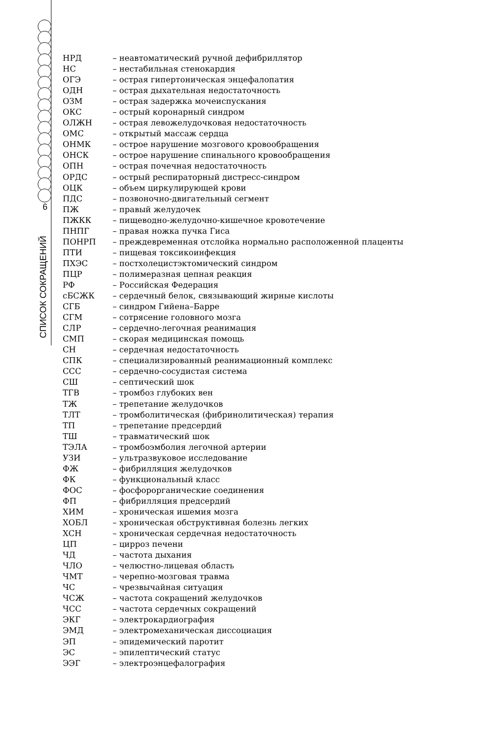6
СПИСОК СОКРАЩЕНИЙ
НРД – неавтоматический ручной дефибриллятор
НС – нестабильная стенокардия
ОГЭ – острая гипертоническая энцефалопатия
ОДН – острая дыхательная недостаточность
ОЗМ – острая задержка мочеиспускания
ОКС – острый коронарный синдром
ОЛЖН – острая левожелудочковая недостаточность
ОМС – открытый массаж сердца
ОНМК – острое нарушение мозгового кровообращения
ОНСК – острое нарушение спинального кровообращения
ОПН – острая почечная недостаточность
ОРДС – острый респираторный дистресс-синдром
ОЦК – объем циркулирующей крови
ПДС – позвоночно-двигательный сегмент
ПЖ – правый желудочек
ПЖКК – пищеводно-желудочно-кишечное кровотечение
ПНПГ – правая ножка пучка Гиса
ПОНРП – преждевременная отслойка нормально расположенной плаценты
ПТИ – пищевая токсикоинфекция
ПХЭС – постхолецистэктомический синдром
ПЦР – полимеразная цепная реакция
РФ – Российская Федерация
сБСЖК – сердечный белок, связывающий жирные кислоты
СГБ – синдром Гийена–Барре
СГМ – сотрясение головного мозга
СЛР – сердечно-легочная реанимация
СМП – скорая медицинская помощь
СН – сердечная недостаточность
СПК – специализированный реанимационный комплекс
ССС – сердечно-сосудистая система
СШ – септический шок
ТГВ – тромбоз глубоких вен
ТЖ – трепетание желудочков
ТЛТ – тромболитическая (фибринолитическая) терапия
ТП – трепетание предсердий
ТШ – травматический шок
ТЭЛА – тромбоэмболия легочной артерии
УЗИ – ультразвуковое исследование
ФЖ – фибрилляция желудочков
ФК – функциональный класс
ФОС – фосфорорганические соединения
ФП – фибрилляция предсердий
ХИМ – хроническая ишемия мозга
ХОБЛ – хроническая обструктивная болезнь легких
ХСН – хроническая сердечная недостаточность
ЦП – цирроз печени
ЧД – частота дыхания
ЧЛО – челюстно-лицевая область
ЧМТ – черепно-мозговая травма
ЧС – чрезвычайная ситуация
ЧСЖ – частота сокращений желудочков
ЧСС – частота сердечных сокращений
ЭКГ – электрокардиография
ЭМД – электромеханическая диссоциация
ЭП – эпидемический паротит
ЭС – эпилептический статус
ЭЭГ – электроэнцефалография